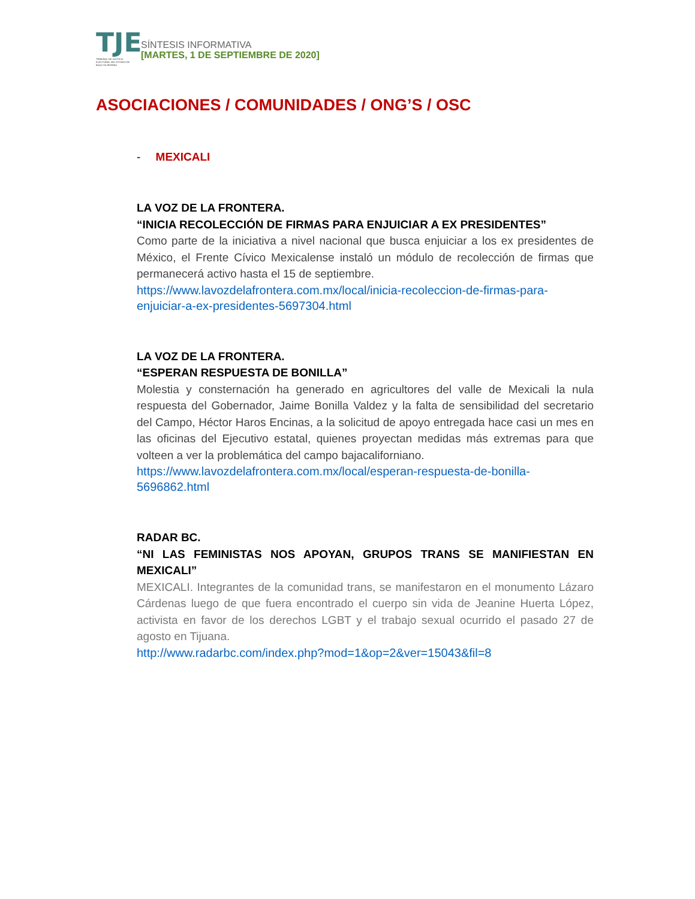TJE
TRIBUNAL DE JUSTICIA ELECTORAL DEL ESTADO DE BAJA CALIFORNIA
SÍNTESIS INFORMATIVA
[MARTES, 1 DE SEPTIEMBRE DE 2020]
ASOCIACIONES / COMUNIDADES / ONG’S / OSC
- MEXICALI
LA VOZ DE LA FRONTERA.
“INICIA RECOLECCIÓN DE FIRMAS PARA ENJUICIAR A EX PRESIDENTES”
Como parte de la iniciativa a nivel nacional que busca enjuiciar a los ex presidentes de México, el Frente Cívico Mexicalense instaló un módulo de recolección de firmas que permanecerá activo hasta el 15 de septiembre.
https://www.lavozdelafrontera.com.mx/local/inicia-recoleccion-de-firmas-para-enjuiciar-a-ex-presidentes-5697304.html
LA VOZ DE LA FRONTERA.
“ESPERAN RESPUESTA DE BONILLA”
Molestia y consternación ha generado en agricultores del valle de Mexicali la nula respuesta del Gobernador, Jaime Bonilla Valdez y la falta de sensibilidad del secretario del Campo, Héctor Haros Encinas, a la solicitud de apoyo entregada hace casi un mes en las oficinas del Ejecutivo estatal, quienes proyectan medidas más extremas para que volteen a ver la problemática del campo bajacaliforniano.
https://www.lavozdelafrontera.com.mx/local/esperan-respuesta-de-bonilla-5696862.html
RADAR BC.
“NI LAS FEMINISTAS NOS APOYAN, GRUPOS TRANS SE MANIFIESTAN EN MEXICALI”
MEXICALI. Integrantes de la comunidad trans, se manifestaron en el monumento Lázaro Cárdenas luego de que fuera encontrado el cuerpo sin vida de Jeanine Huerta López, activista en favor de los derechos LGBT y el trabajo sexual ocurrido el pasado 27 de agosto en Tijuana.
http://www.radarbc.com/index.php?mod=1&op=2&ver=15043&fil=8